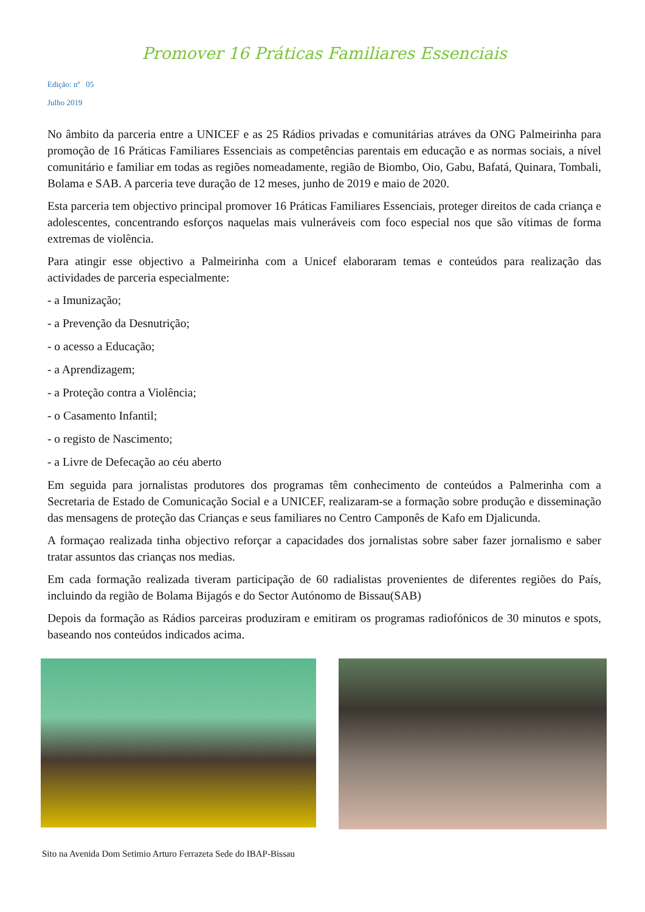Promover 16 Práticas Familiares Essenciais
Edição: nº 05
Julho 2019
No âmbito da parceria entre a UNICEF e as 25 Rádios privadas e comunitárias atráves da ONG Palmeirinha para promoção de 16 Práticas Familiares Essenciais as competências parentais em educação e as normas sociais, a nível comunitário e familiar em todas as regiões nomeadamente, região de Biombo, Oio, Gabu, Bafatá, Quinara, Tombali, Bolama e SAB. A parceria teve duração de 12 meses, junho de 2019 e maio de 2020.
Esta parceria tem objectivo principal promover 16 Práticas Familiares Essenciais, proteger direitos de cada criança e adolescentes, concentrando esforços naquelas mais vulneráveis com foco especial nos que são vítimas de forma extremas de violência.
Para atingir esse objectivo a Palmeirinha com a Unicef elaboraram temas e conteúdos para realização das actividades de parceria especialmente:
- a Imunização;
- a Prevenção da Desnutrição;
- o acesso a Educação;
- a Aprendizagem;
- a Proteção contra a Violência;
- o Casamento Infantil;
- o registo de Nascimento;
- a Livre de Defecação ao céu aberto
Em seguida para jornalistas produtores dos programas têm conhecimento de conteúdos a Palmerinha com a Secretaria de Estado de Comunicação Social e a UNICEF, realizaram-se a formação sobre produção e disseminação das mensagens de proteção das Crianças e seus familiares no Centro Camponês de Kafo em Djalicunda.
A formaçao realizada tinha objectivo reforçar a capacidades dos jornalistas sobre saber fazer jornalismo e saber tratar assuntos das crianças nos medias.
Em cada formação realizada tiveram participação de 60 radialistas provenientes de diferentes regiões do País, incluindo da região de Bolama Bijagós e do Sector Autónomo de Bissau(SAB)
Depois da formação as Rádios parceiras produziram e emitiram os programas radiofónicos de 30 minutos e spots, baseando nos conteúdos indicados acima.
Sito na Avenida Dom Setimio Arturo Ferrazeta Sede do IBAP-Bissau